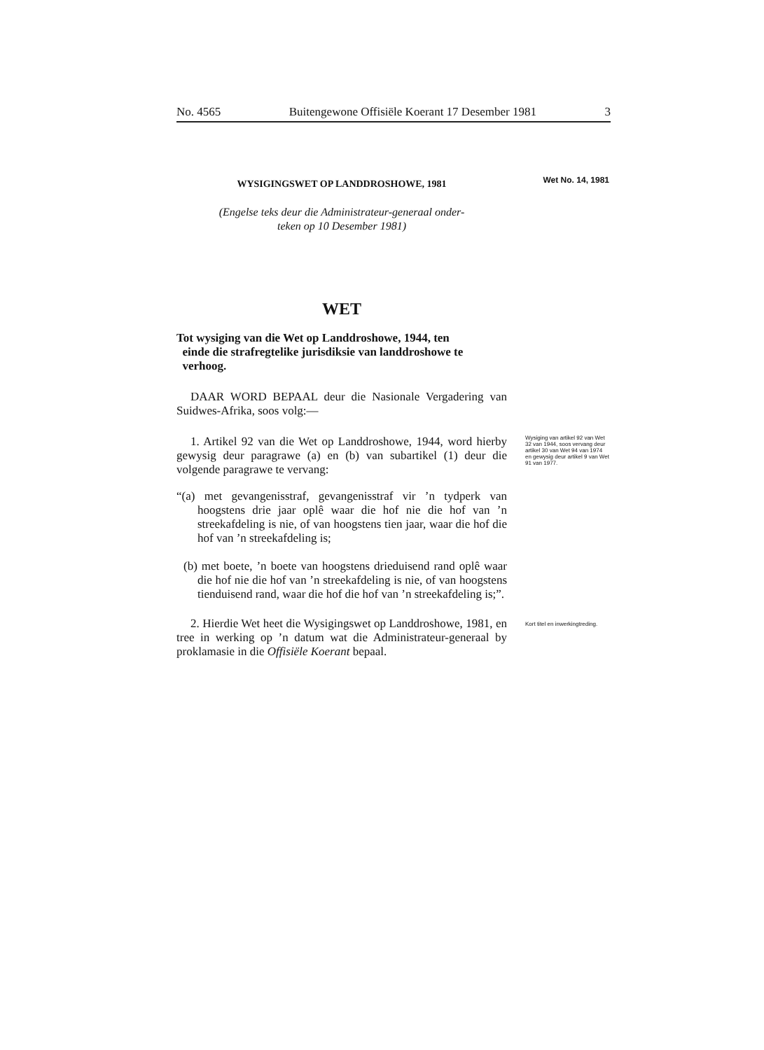No. 4565 Buitengewone Offisiële Koerant 17 Desember 1981 3
WYSIGINGSWET OP LANDDROSHOWE, 1981
Wet No. 14, 1981
(Engelse teks deur die Administrateur-generaal onder-
teken op 10 Desember 1981)
WET
Tot wysiging van die Wet op Landdroshowe, 1944, ten
einde die strafregtelike jurisdiksie van landdroshowe te
verhoog.
DAAR WORD BEPAAL deur die Nasionale Vergadering van Suidwes-Afrika, soos volg:—
1. Artikel 92 van die Wet op Landdroshowe, 1944, word hierby gewysig deur paragrawe (a) en (b) van subartikel (1) deur die volgende paragrawe te vervang:
“(a) met gevangenisstraf, gevangenisstraf vir ’n tydperk van hoogstens drie jaar oplê waar die hof nie die hof van ’n streekafdeling is nie, of van hoogstens tien jaar, waar die hof die hof van ’n streekafdeling is;
(b) met boete, ’n boete van hoogstens drieduisend rand oplê waar die hof nie die hof van ’n streekafdeling is nie, of van hoogstens tienduisend rand, waar die hof die hof van ’n streekafdeling is;”.
Wysiging van artikel 92 van Wet 32 van 1944, soos vervang deur artikel 30 van Wet 94 van 1974 en gewysig deur artikel 9 van Wet 91 van 1977.
2. Hierdie Wet heet die Wysigingswet op Landdroshowe, 1981, en tree in werking op ’n datum wat die Administrateur-generaal by proklamasie in die Offisiële Koerant bepaal.
Kort titel en inwerkingtreding.